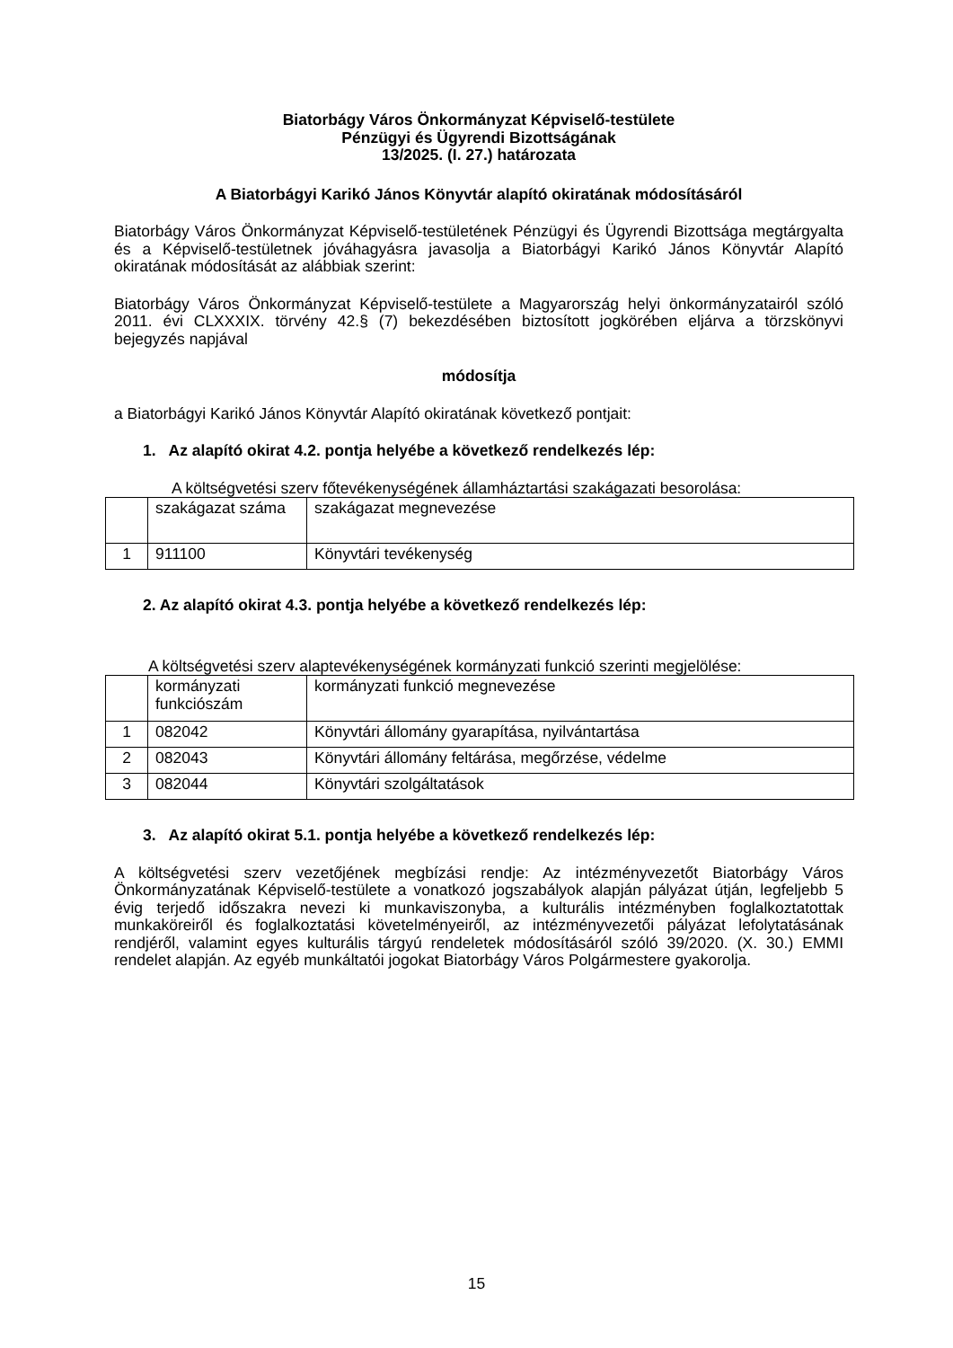Biatorbágy Város Önkormányzat Képviselő-testülete
Pénzügyi és Ügyrendi Bizottságának
13/2025. (I. 27.) határozata
A Biatorbágyi Karikó János Könyvtár alapító okiratának módosításáról
Biatorbágy Város Önkormányzat Képviselő-testületének Pénzügyi és Ügyrendi Bizottsága megtárgyalta és a Képviselő-testületnek jóváhagyásra javasolja a Biatorbágyi Karikó János Könyvtár Alapító okiratának módosítását az alábbiak szerint:
Biatorbágy Város Önkormányzat Képviselő-testülete a Magyarország helyi önkormányzatairól szóló 2011. évi CLXXXIX. törvény 42.§ (7) bekezdésében biztosított jogkörében eljárva a törzskönyvi bejegyzés napjával
módosítja
a Biatorbágyi Karikó János Könyvtár Alapító okiratának következő pontjait:
1. Az alapító okirat 4.2. pontja helyébe a következő rendelkezés lép:
A költségvetési szerv főtevékenységének államháztartási szakágazati besorolása:
| | szakágazat száma | szakágazat megnevezése |
| 1 | 911100 | Könyvtári tevékenység |
2. Az alapító okirat 4.3. pontja helyébe a következő rendelkezés lép:
A költségvetési szerv alaptevékenységének kormányzati funkció szerinti megjelölése:
| | kormányzati funkciószám | kormányzati funkció megnevezése |
| 1 | 082042 | Könyvtári állomány gyarapítása, nyilvántartása |
| 2 | 082043 | Könyvtári állomány feltárása, megőrzése, védelme |
| 3 | 082044 | Könyvtári szolgáltatások |
3. Az alapító okirat 5.1. pontja helyébe a következő rendelkezés lép:
A költségvetési szerv vezetőjének megbízási rendje: Az intézményvezetőt Biatorbágy Város Önkormányzatának Képviselő-testülete a vonatkozó jogszabályok alapján pályázat útján, legfeljebb 5 évig terjedő időszakra nevezi ki munkaviszonyba, a kulturális intézményben foglalkoztatottak munkaköreiről és foglalkoztatási követelményeiről, az intézményvezetői pályázat lefolytatásának rendjéről, valamint egyes kulturális tárgyú rendeletek módosításáról szóló 39/2020. (X. 30.) EMMI rendelet alapján. Az egyéb munkáltatói jogokat Biatorbágy Város Polgármestere gyakorolja.
15